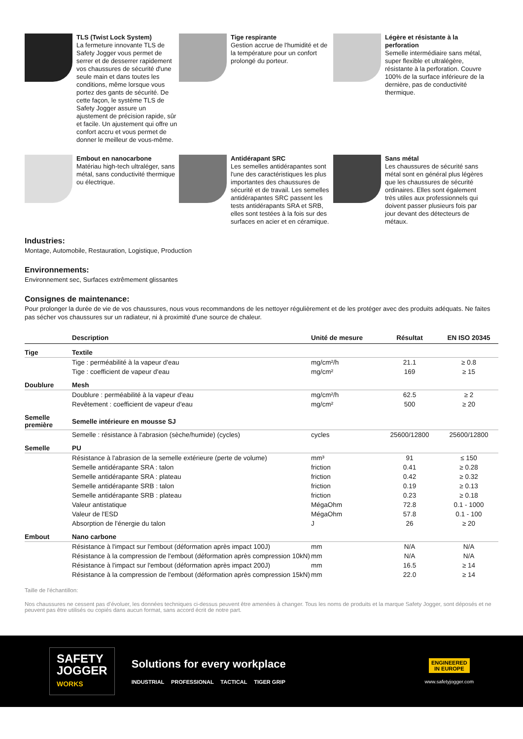TLS (Twist Lock System)
La fermeture innovante TLS de Safety Jogger vous permet de serrer et de desserrer rapidement vos chaussures de sécurité d'une seule main et dans toutes les conditions, même lorsque vous portez des gants de sécurité. De cette façon, le système TLS de Safety Jogger assure un ajustement de précision rapide, sûr et facile. Un ajustement qui offre un confort accru et vous permet de donner le meilleur de vous-même.
Tige respirante
Gestion accrue de l'humidité et de la température pour un confort prolongé du porteur.
Légère et résistante à la perforation
Semelle intermédiaire sans métal, super flexible et ultralégère, résistante à la perforation. Couvre 100% de la surface inférieure de la dernière, pas de conductivité thermique.
Embout en nanocarbone
Matériau high-tech ultraléger, sans métal, sans conductivité thermique ou électrique.
Antidérapant SRC
Les semelles antidérapantes sont l'une des caractéristiques les plus importantes des chaussures de sécurité et de travail. Les semelles antidérapantes SRC passent les tests antidérapants SRA et SRB, elles sont testées à la fois sur des surfaces en acier et en céramique.
Sans métal
Les chaussures de sécurité sans métal sont en général plus légères que les chaussures de sécurité ordinaires. Elles sont également très utiles aux professionnels qui doivent passer plusieurs fois par jour devant des détecteurs de métaux.
Industries:
Montage, Automobile, Restauration, Logistique, Production
Environnements:
Environnement sec, Surfaces extrêmement glissantes
Consignes de maintenance:
Pour prolonger la durée de vie de vos chaussures, nous vous recommandons de les nettoyer régulièrement et de les protéger avec des produits adéquats. Ne faites pas sécher vos chaussures sur un radiateur, ni à proximité d'une source de chaleur.
| | Description | Unité de mesure | Résultat | EN ISO 20345 |
| --- | --- | --- | --- | --- |
| Tige | Textile | | | |
| | Tige : perméabilité à la vapeur d'eau | mg/cm²/h | 21.1 | ≥ 0.8 |
| | Tige : coefficient de vapeur d'eau | mg/cm² | 169 | ≥ 15 |
| Doublure | Mesh | | | |
| | Doublure : perméabilité à la vapeur d'eau | mg/cm²/h | 62.5 | ≥ 2 |
| | Revêtement : coefficient de vapeur d'eau | mg/cm² | 500 | ≥ 20 |
| Semelle première | Semelle intérieure en mousse SJ | | | |
| | Semelle : résistance à l'abrasion (sèche/humide) (cycles) | cycles | 25600/12800 | 25600/12800 |
| Semelle | PU | | | |
| | Résistance à l'abrasion de la semelle extérieure (perte de volume) | mm³ | 91 | ≤ 150 |
| | Semelle antidérapante SRA : talon | friction | 0.41 | ≥ 0.28 |
| | Semelle antidérapante SRA : plateau | friction | 0.42 | ≥ 0.32 |
| | Semelle antidérapante SRB : talon | friction | 0.19 | ≥ 0.13 |
| | Semelle antidérapante SRB : plateau | friction | 0.23 | ≥ 0.18 |
| | Valeur antistatique | MégaOhm | 72.8 | 0.1 - 1000 |
| | Valeur de l'ESD | MégaOhm | 57.8 | 0.1 - 100 |
| | Absorption de l'énergie du talon | J | 26 | ≥ 20 |
| Embout | Nano carbone | | | |
| | Résistance à l'impact sur l'embout (déformation après impact 100J) | mm | N/A | N/A |
| | Résistance à la compression de l'embout (déformation après compression 10kN) | mm | N/A | N/A |
| | Résistance à l'impact sur l'embout (déformation après impact 200J) | mm | 16.5 | ≥ 14 |
| | Résistance à la compression de l'embout (déformation après compression 15kN) | mm | 22.0 | ≥ 14 |
Taille de l'échantillon:
Nos chaussures ne cessent pas d’évoluer, les données techniques ci-dessus peuvent être amenées à changer. Tous les noms de produits et la marque Safety Jogger, sont déposés et ne peuvent pas être utilisés ou copiés dans aucun format, sans accord écrit de notre part.
SAFETY
JOGGER
WORKS
Solutions for every workplace
INDUSTRIAL PROFESSIONAL TACTICAL TIGER GRIP
ENGINEERED
IN EUROPE
www.safetyjogger.com